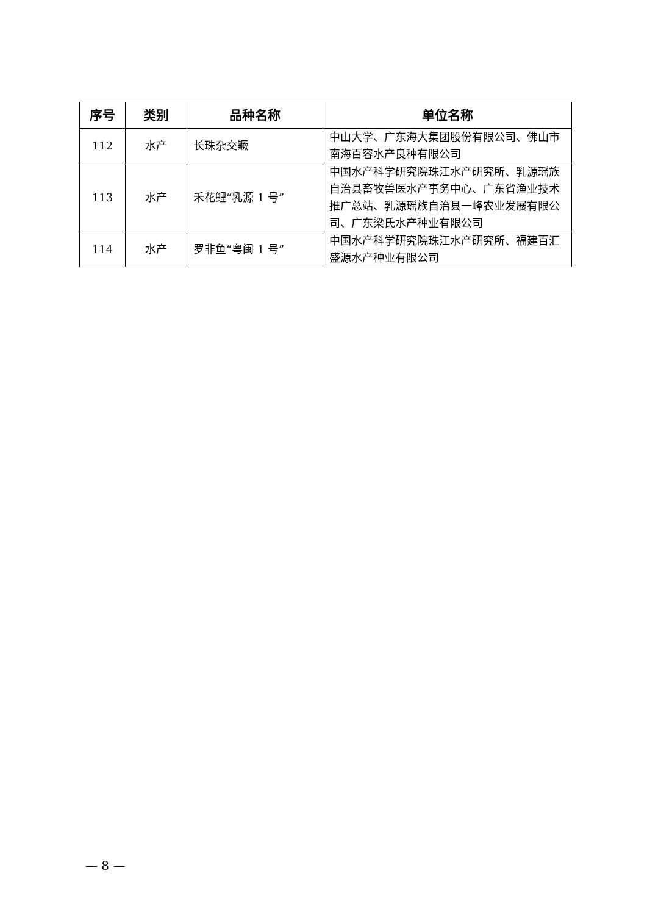| 序号 | 类别 | 品种名称 | 单位名称 |
| --- | --- | --- | --- |
| 112 | 水产 | 长珠杂交鳜 | 中山大学、广东海大集团股份有限公司、佛山市南海百容水产良种有限公司 |
| 113 | 水产 | 禾花鲤“乳源 1 号” | 中国水产科学研究院珠江水产研究所、乳源瑶族自治县畜牧兽医水产事务中心、广东省渔业技术推广总站、乳源瑶族自治县一峰农业发展有限公司、广东梁氏水产种业有限公司 |
| 114 | 水产 | 罗非鱼“粤闽 1 号” | 中国水产科学研究院珠江水产研究所、福建百汇盛源水产种业有限公司 |
— 8 —